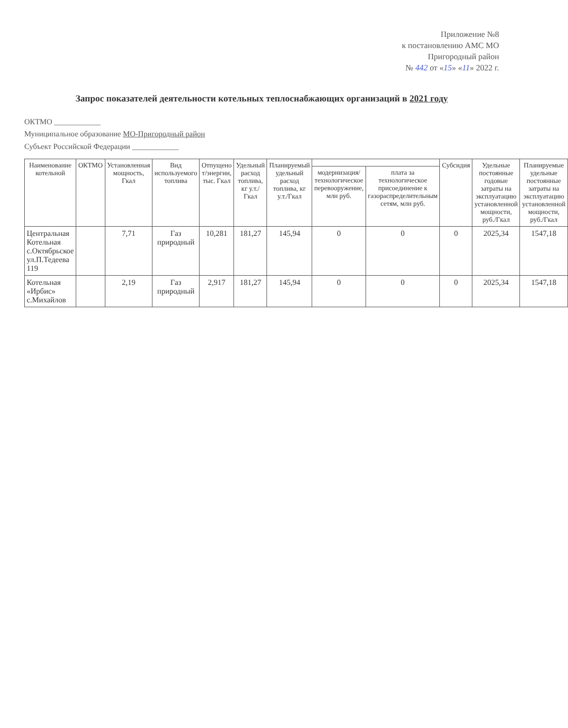Приложение №8
к постановлению АМС МО
Пригородный район
№ 442 от «15» «11» 2022 г.
Запрос показателей деятельности котельных теплоснабжающих организаций в 2021 году
ОКТМО ____________
Муниципальное образование МО-Пригородный район
Субъект Российской Федерации ____________
| Наименование котельной | ОКТМО | Установленная мощность, Гкал | Вид используемого топлива | Отпущено т/энергии, тыс. Гкал | Удельный расход топлива, кг у.т./Гкал | Планируемый удельный расход топлива, кг у.т./Гкал | | | Субсидия | Удельные постоянные годовые затраты на эксплуатацию установленной мощности, руб./Гкал | Планируемые удельные постоянные затраты на эксплуатацию установленной мощности, руб./Гкал |
| --- | --- | --- | --- | --- | --- | --- | --- | --- | --- | --- | --- |
| | | | | | | | модернизация/ технологическое перевооружение, млн руб. | плата за технологическое присоединение к газораспределительным сетям, млн руб. | | | |
| Центральная Котельная с.Октябрьское ул.П.Тедеева 119 | | 7,71 | Газ природный | 10,281 | 181,27 | 145,94 | 0 | 0 | 0 | 2025,34 | 1547,18 |
| Котельная «Ирбис» с.Михайлов | | 2,19 | Газ природный | 2,917 | 181,27 | 145,94 | 0 | 0 | 0 | 2025,34 | 1547,18 |